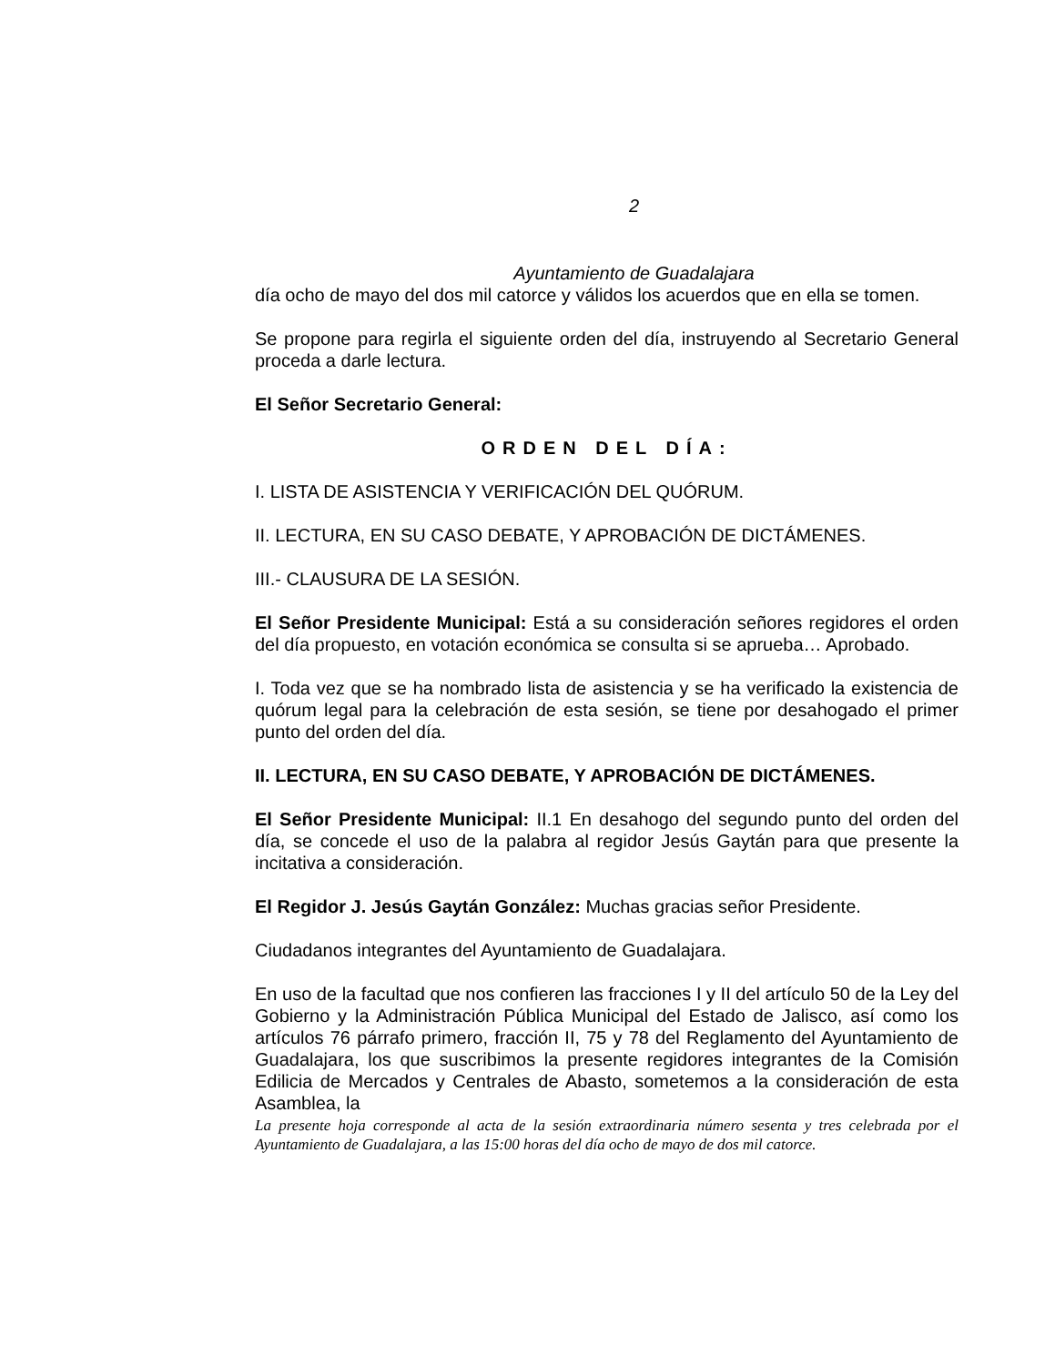2
Ayuntamiento de Guadalajara
día ocho de mayo del dos mil catorce y válidos los acuerdos que en ella se tomen.
Se propone para regirla el siguiente orden del día, instruyendo al Secretario General proceda a darle lectura.
El Señor Secretario General:
ORDEN DEL DÍA:
I. LISTA DE ASISTENCIA Y VERIFICACIÓN DEL QUÓRUM.
II. LECTURA, EN SU CASO DEBATE, Y APROBACIÓN DE DICTÁMENES.
III.- CLAUSURA DE LA SESIÓN.
El Señor Presidente Municipal: Está a su consideración señores regidores el orden del día propuesto, en votación económica se consulta si se aprueba… Aprobado.
I. Toda vez que se ha nombrado lista de asistencia y se ha verificado la existencia de quórum legal para la celebración de esta sesión, se tiene por desahogado el primer punto del orden del día.
II. LECTURA, EN SU CASO DEBATE, Y APROBACIÓN DE DICTÁMENES.
El Señor Presidente Municipal: II.1 En desahogo del segundo punto del orden del día, se concede el uso de la palabra al regidor Jesús Gaytán para que presente la incitativa a consideración.
El Regidor J. Jesús Gaytán González: Muchas gracias señor Presidente.
Ciudadanos integrantes del Ayuntamiento de Guadalajara.
En uso de la facultad que nos confieren las fracciones I y II del artículo 50 de la Ley del Gobierno y la Administración Pública Municipal del Estado de Jalisco, así como los artículos 76 párrafo primero, fracción II, 75 y 78 del Reglamento del Ayuntamiento de Guadalajara, los que suscribimos la presente regidores integrantes de la Comisión Edilicia de Mercados y Centrales de Abasto, sometemos a la consideración de esta Asamblea, la
La presente hoja corresponde al acta de la sesión extraordinaria número sesenta y tres celebrada por el Ayuntamiento de Guadalajara, a las 15:00 horas del día ocho de mayo de dos mil catorce.